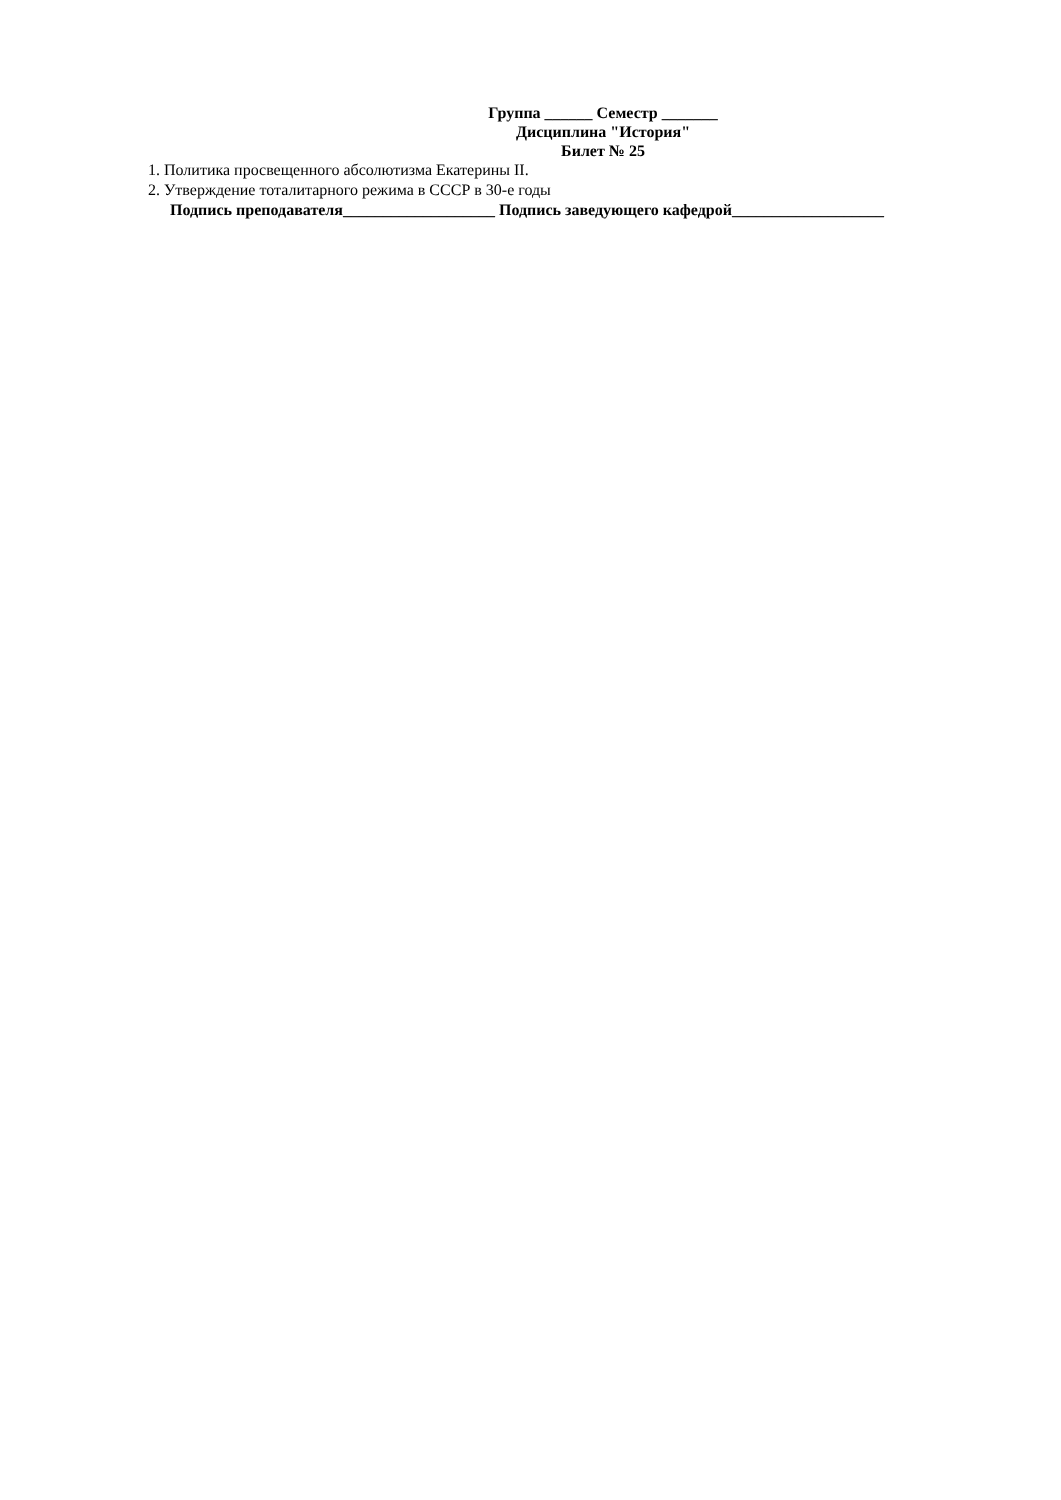Группа ______ Семестр _______
Дисциплина "История"
Билет № 25
1. Политика просвещенного абсолютизма Екатерины II.
2. Утверждение тоталитарного режима в СССР в 30-е годы
Подпись преподавателя___________________ Подпись заведующего кафедрой___________________